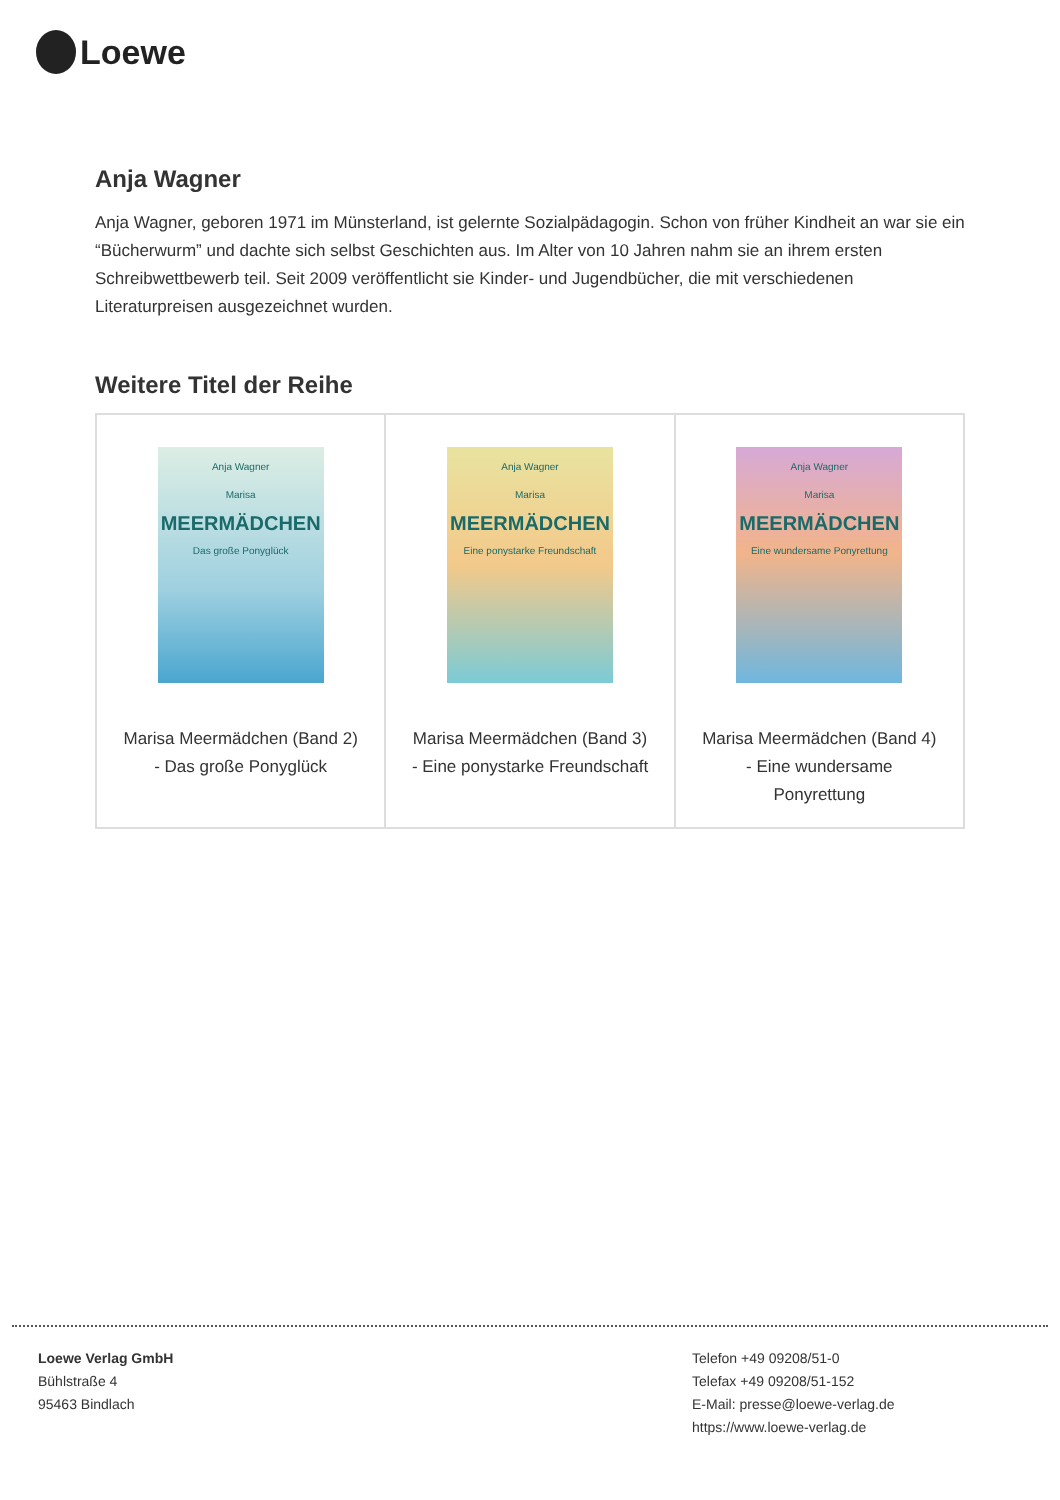Loewe
Anja Wagner
Anja Wagner, geboren 1971 im Münsterland, ist gelernte Sozialpädagogin. Schon von früher Kindheit an war sie ein “Bücherwurm” und dachte sich selbst Geschichten aus. Im Alter von 10 Jahren nahm sie an ihrem ersten Schreibwettbewerb teil. Seit 2009 veröffentlicht sie Kinder- und Jugendbücher, die mit verschiedenen Literaturpreisen ausgezeichnet wurden.
Weitere Titel der Reihe
| Anja Wagner Marisa MEERMÄDCHEN Das große Ponyglück Marisa Meermädchen (Band 2) - Das große Ponyglück | Anja Wagner Marisa MEERMÄDCHEN Eine ponystarke Freundschaft Marisa Meermädchen (Band 3) - Eine ponystarke Freundschaft | Anja Wagner Marisa MEERMÄDCHEN Eine wundersame Ponyrettung Marisa Meermädchen (Band 4) - Eine wundersame Ponyrettung |
Loewe Verlag GmbH
Bühlstraße 4
95463 Bindlach
Telefon +49 09208/51-0
Telefax +49 09208/51-152
E-Mail: presse@loewe-verlag.de
https://www.loewe-verlag.de